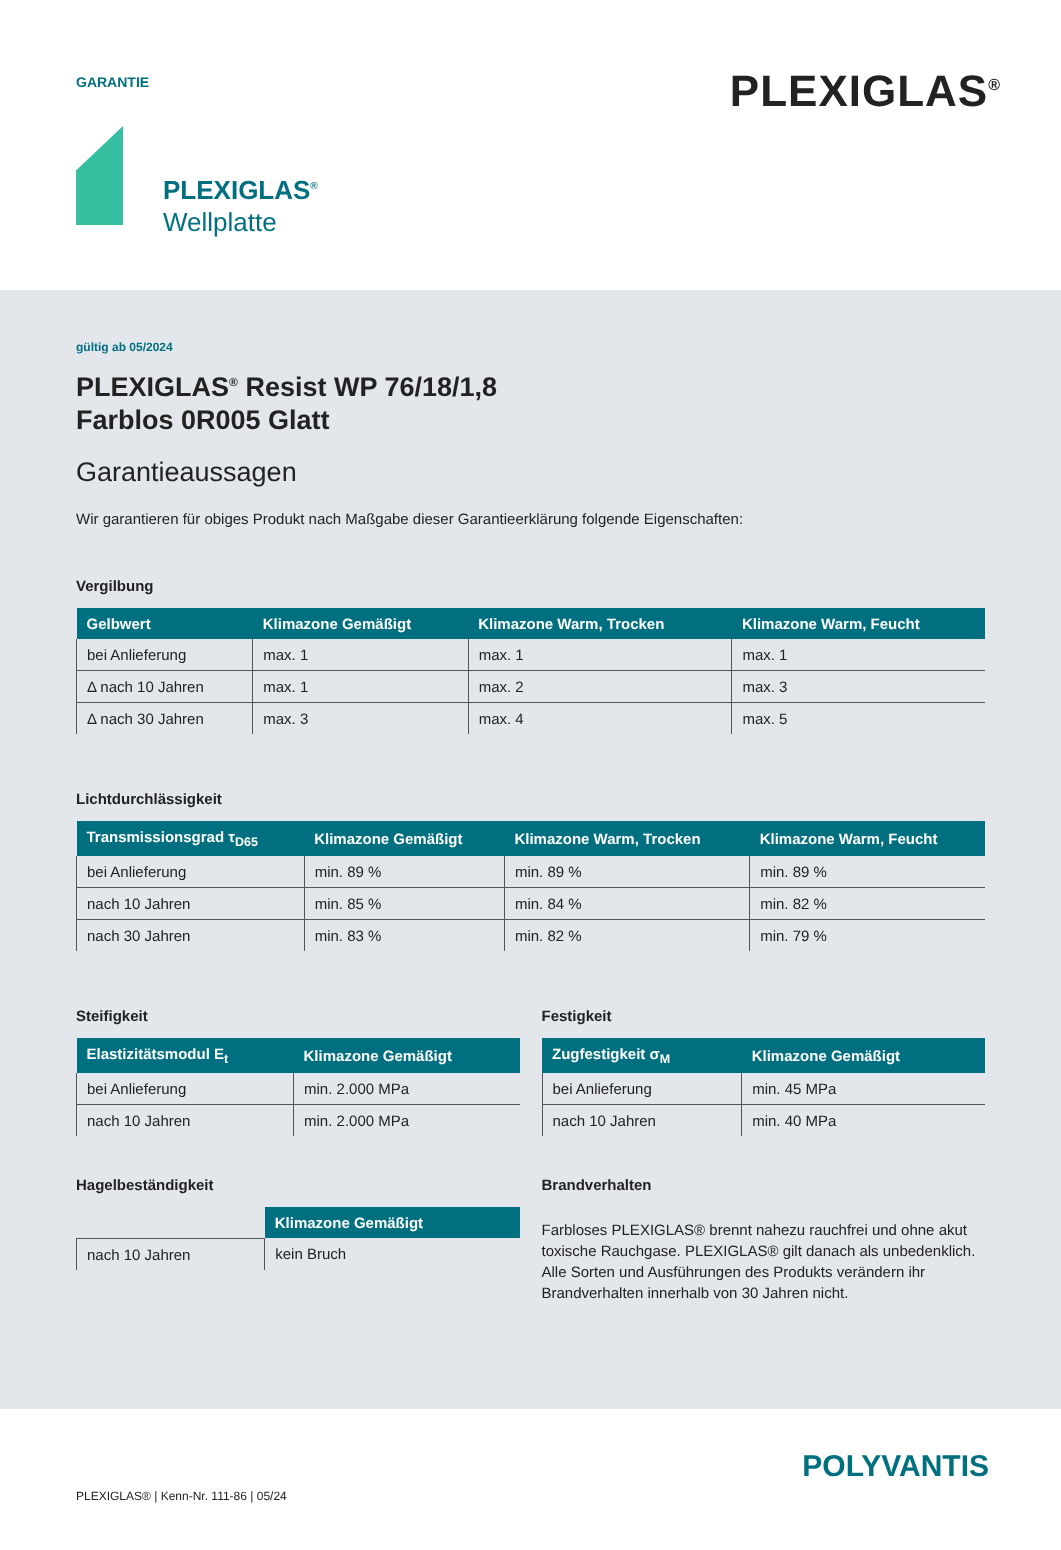GARANTIE
PLEXIGLAS<sup>®</sup>
PLEXIGLAS<sup>®</sup>
Wellplatte
gültig ab 05/2024
PLEXIGLAS<sup>®</sup> Resist WP 76/18/1,8
Farblos 0R005 Glatt
Garantieaussagen
Wir garantieren für obiges Produkt nach Maßgabe dieser Garantieerklärung folgende Eigenschaften:
Vergilbung
| Gelbwert | Klimazone Gemäßigt | Klimazone Warm, Trocken | Klimazone Warm, Feucht |
| --- | --- | --- | --- |
| bei Anlieferung | max. 1 | max. 1 | max. 1 |
| Δ nach 10 Jahren | max. 1 | max. 2 | max. 3 |
| Δ nach 30 Jahren | max. 3 | max. 4 | max. 5 |
Lichtdurchlässigkeit
| Transmissionsgrad τ<sub>D65</sub> | Klimazone Gemäßigt | Klimazone Warm, Trocken | Klimazone Warm, Feucht |
| --- | --- | --- | --- |
| bei Anlieferung | min. 89 % | min. 89 % | min. 89 % |
| nach 10 Jahren | min. 85 % | min. 84 % | min. 82 % |
| nach 30 Jahren | min. 83 % | min. 82 % | min. 79 % |
Steifigkeit
| Elastizitätsmodul E<sub>t</sub> | Klimazone Gemäßigt |
| --- | --- |
| bei Anlieferung | min. 2.000 MPa |
| nach 10 Jahren | min. 2.000 MPa |
Hagelbeständigkeit
| | Klimazone Gemäßigt |
| nach 10 Jahren | kein Bruch |
Festigkeit
| Zugfestigkeit σ<sub>M</sub> | Klimazone Gemäßigt |
| --- | --- |
| bei Anlieferung | min. 45 MPa |
| nach 10 Jahren | min. 40 MPa |
Brandverhalten
Farbloses PLEXIGLAS® brennt nahezu rauchfrei und ohne akut toxische Rauchgase. PLEXIGLAS® gilt danach als unbedenklich. Alle Sorten und Ausführungen des Produkts verändern ihr Brandverhalten innerhalb von 30 Jahren nicht.
POLYVANTIS
PLEXIGLAS® | Kenn-Nr. 111-86 | 05/24